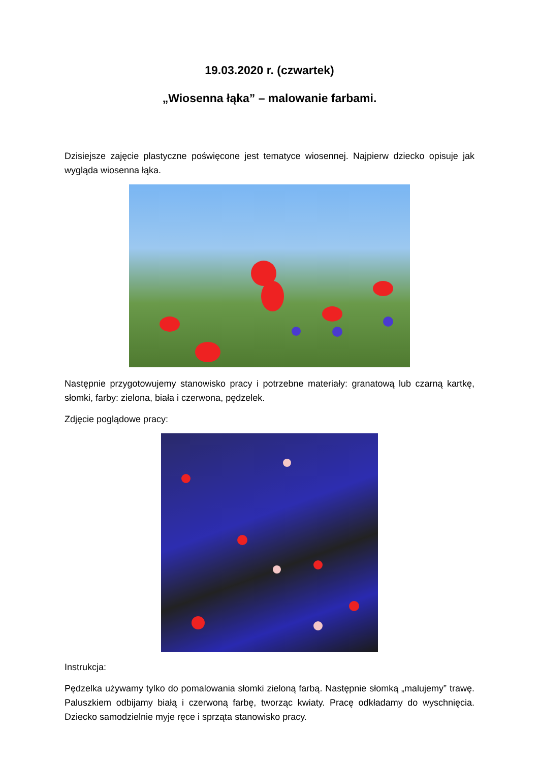19.03.2020 r. (czwartek)
„Wiosenna łąka” – malowanie farbami.
Dzisiejsze zajęcie plastyczne poświęcone jest tematyce wiosennej. Najpierw dziecko opisuje jak wygląda wiosenna łąka.
Następnie przygotowujemy stanowisko pracy i potrzebne materiały: granatową lub czarną kartkę, słomki, farby: zielona, biała i czerwona, pędzelek.
Zdjęcie poglądowe pracy:
Instrukcja:
Pędzelka używamy tylko do pomalowania słomki zieloną farbą. Następnie słomką „malujemy” trawę. Paluszkiem odbijamy białą i czerwoną farbę, tworząc kwiaty. Pracę odkładamy do wyschnięcia. Dziecko samodzielnie myje ręce i sprząta stanowisko pracy.